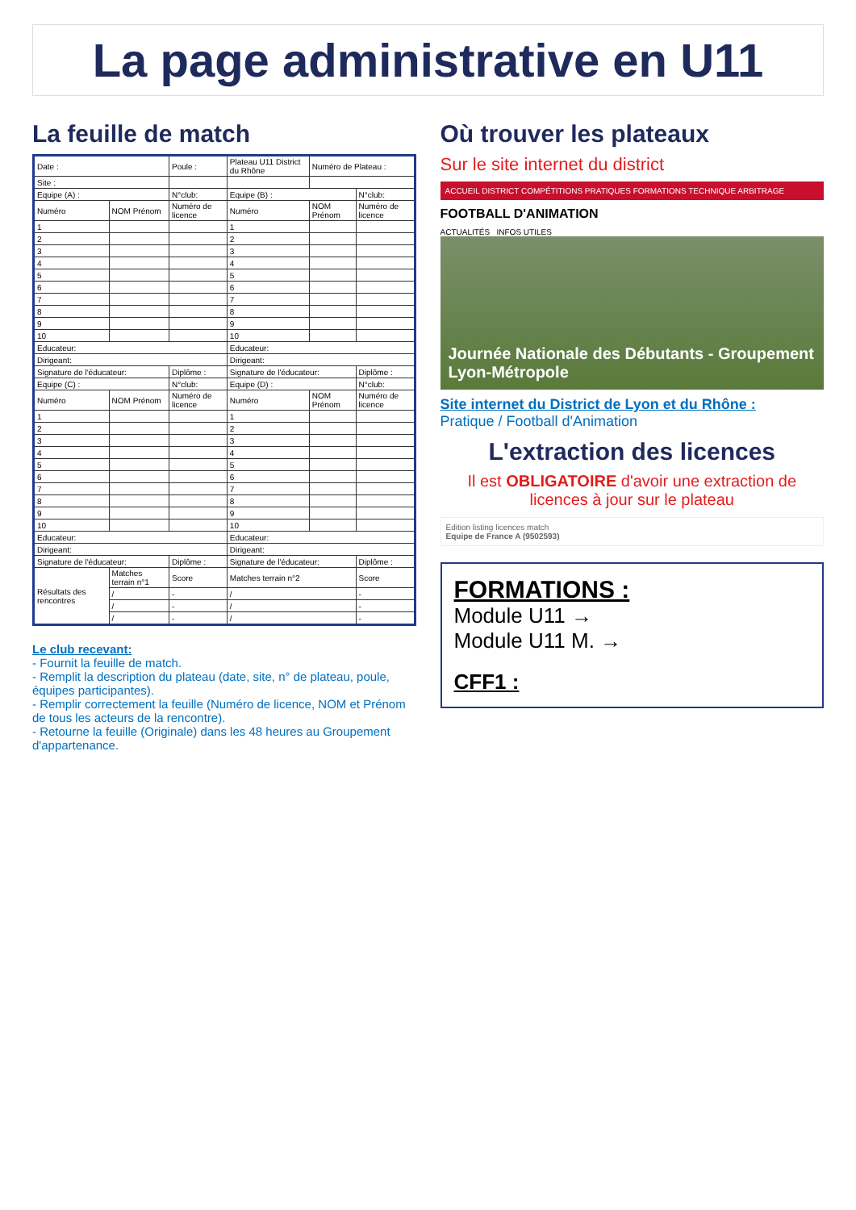La page administrative en U11
La feuille de match
| Date : | | Poule : | Plateau U11 District du Rhône | Numéro de Plateau : | |
| Site : | | | | | |
| Equipe (A) : | | N°club: | Equipe (B) : | | N°club: |
| Numéro | NOM Prénom | Numéro de licence | Numéro | NOM Prénom | Numéro de licence |
| 1 | | | 1 | | |
| 2 | | | 2 | | |
| 3 | | | 3 | | |
| 4 | | | 4 | | |
| 5 | | | 5 | | |
| 6 | | | 6 | | |
| 7 | | | 7 | | |
| 8 | | | 8 | | |
| 9 | | | 9 | | |
| 10 | | | 10 | | |
| Educateur: | | | Educateur: | | |
| Dirigeant: | | | Dirigeant: | | |
| Signature de l'éducateur: | | Diplôme : | Signature de l'éducateur: | | Diplôme : |
| Equipe (C) : | | N°club: | Equipe (D) : | | N°club: |
| Numéro | NOM Prénom | Numéro de licence | Numéro | NOM Prénom | Numéro de licence |
| 1 | | | 1 | | |
| 2 | | | 2 | | |
| 3 | | | 3 | | |
| 4 | | | 4 | | |
| 5 | | | 5 | | |
| 6 | | | 6 | | |
| 7 | | | 7 | | |
| 8 | | | 8 | | |
| 9 | | | 9 | | |
| 10 | | | 10 | | |
| Educateur: | | | Educateur: | | |
| Dirigeant: | | | Dirigeant: | | |
| Signature de l'éducateur: | | Diplôme : | Signature de l'éducateur: | | Diplôme : |
| Résultats des rencontres | Matches terrain n°1 | Score | Matches terrain n°2 | | Score |
| | / | - | / | | - |
| | / | - | / | | - |
| | / | - | / | | - |
Le club recevant:
- Fournit la feuille de match.
- Remplit la description du plateau (date, site, n° de plateau, poule, équipes participantes).
- Remplir correctement la feuille (Numéro de licence, NOM et Prénom de tous les acteurs de la rencontre).
- Retourne la feuille (Originale) dans les 48 heures au Groupement d'appartenance.
Où trouver les plateaux
Sur le site internet du district
ACCUEIL DISTRICT COMPÉTITIONS PRATIQUES FORMATIONS TECHNIQUE ARBITRAGE
FOOTBALL D'ANIMATION
ACTUALITÉS INFOS UTILES
Journée Nationale des Débutants - Groupement Lyon-Métropole
Site internet du District de Lyon et du Rhône :
Pratique / Football d'Animation
L'extraction des licences
Il est OBLIGATOIRE d'avoir une extraction de licences à jour sur le plateau
Edition listing licences match
Equipe de France A (9502593)
FORMATIONS :
Module U11 →
Module U11 M. →
CFF1 :